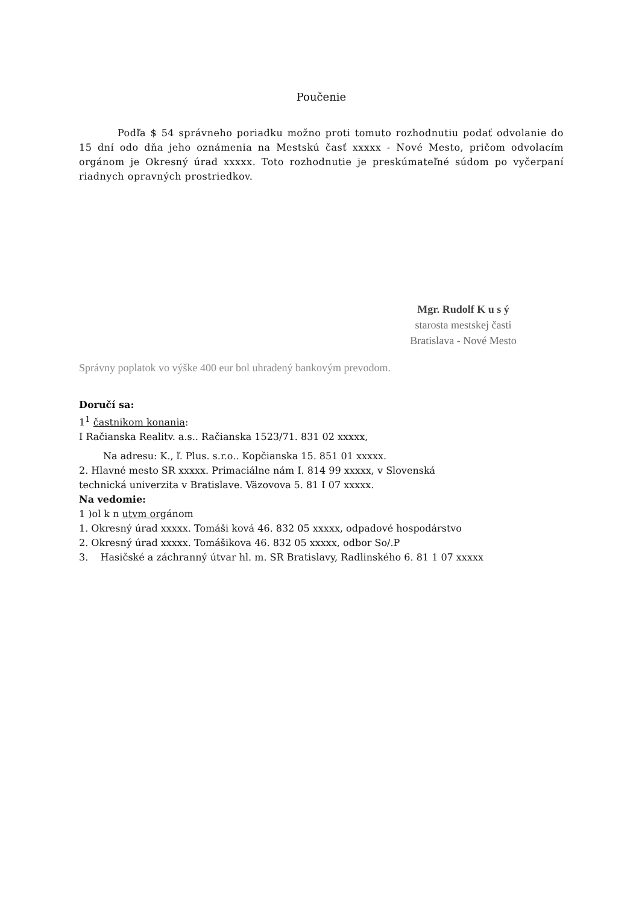Poučenie
Podľa $ 54 správneho poriadku možno proti tomuto rozhodnutiu podať odvolanie do 15 dní odo dňa jeho oznámenia na Mestskú časť xxxxx - Nové Mesto, pričom odvolacím orgánom je Okresný úrad xxxxx. Toto rozhodnutie je preskúmateľné súdom po vyčerpaní riadnych opravných prostriedkov.
Mgr. Rudolf K u s ý
starosta mestskej časti
Bratislava - Nové Mesto
Správny poplatok vo výške 400 eur bol uhradený bankovým prevodom.
Doručí sa:
1<sup>1</sup> častnikom konania:
I Račianska Realitv. a.s.. Račianska 1523/71. 831 02 xxxxx,
Na adresu: K., ľ. Plus. s.r.o.. Kopčianska 15. 851 01 xxxxx.
2. Hlavné mesto SR xxxxx. Primaciálne nám I. 814 99 xxxxx, v Slovenská
technická univerzita v Bratislave. Väzovova 5. 81 I 07 xxxxx.
Na vedomie:
1 )ol k n utvm orgánom
1. Okresný úrad xxxxx. Tomáši ková 46. 832 05 xxxxx, odpadové hospodárstvo
2. Okresný úrad xxxxx. Tomášikova 46. 832 05 xxxxx, odbor So/.P
3. Hasičské a záchranný útvar hl. m. SR Bratislavy, Radlinského 6. 81 1 07 xxxxx